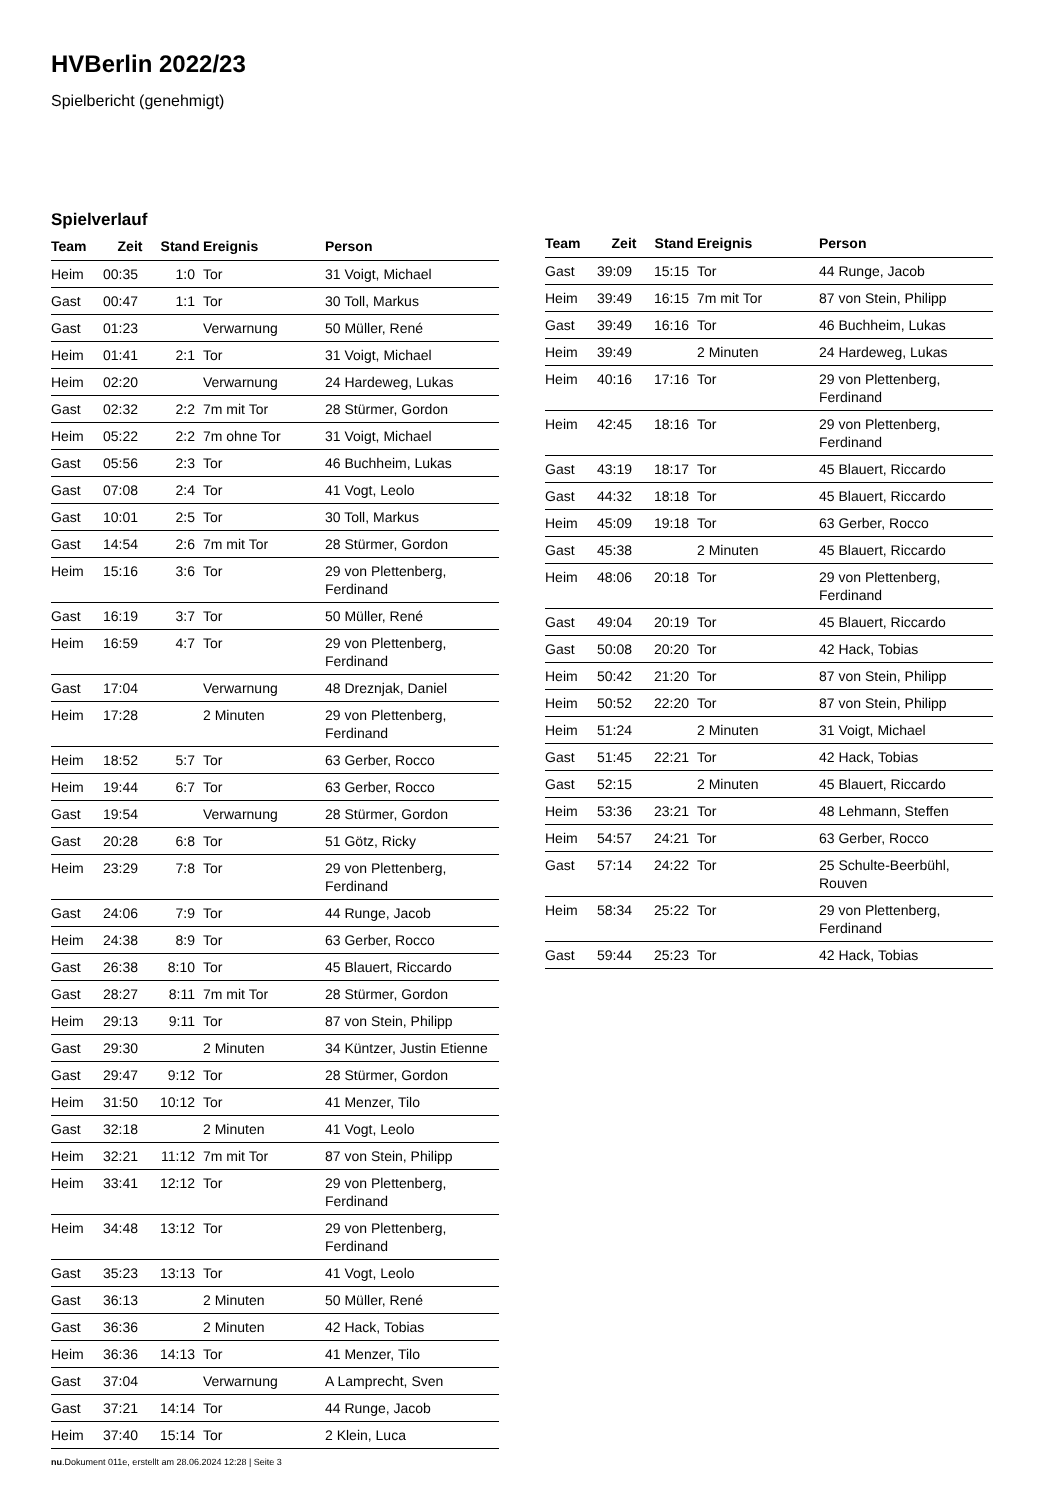HVBerlin 2022/23
Spielbericht (genehmigt)
Spielverlauf
| Team | Zeit | Stand | Ereignis | Person |
| --- | --- | --- | --- | --- |
| Heim | 00:35 | 1:0 | Tor | 31 Voigt, Michael |
| Gast | 00:47 | 1:1 | Tor | 30 Toll, Markus |
| Gast | 01:23 | | Verwarnung | 50 Müller, René |
| Heim | 01:41 | 2:1 | Tor | 31 Voigt, Michael |
| Heim | 02:20 | | Verwarnung | 24 Hardeweg, Lukas |
| Gast | 02:32 | 2:2 | 7m mit Tor | 28 Stürmer, Gordon |
| Heim | 05:22 | 2:2 | 7m ohne Tor | 31 Voigt, Michael |
| Gast | 05:56 | 2:3 | Tor | 46 Buchheim, Lukas |
| Gast | 07:08 | 2:4 | Tor | 41 Vogt, Leolo |
| Gast | 10:01 | 2:5 | Tor | 30 Toll, Markus |
| Gast | 14:54 | 2:6 | 7m mit Tor | 28 Stürmer, Gordon |
| Heim | 15:16 | 3:6 | Tor | 29 von Plettenberg, Ferdinand |
| Gast | 16:19 | 3:7 | Tor | 50 Müller, René |
| Heim | 16:59 | 4:7 | Tor | 29 von Plettenberg, Ferdinand |
| Gast | 17:04 | | Verwarnung | 48 Dreznjak, Daniel |
| Heim | 17:28 | | 2 Minuten | 29 von Plettenberg, Ferdinand |
| Heim | 18:52 | 5:7 | Tor | 63 Gerber, Rocco |
| Heim | 19:44 | 6:7 | Tor | 63 Gerber, Rocco |
| Gast | 19:54 | | Verwarnung | 28 Stürmer, Gordon |
| Gast | 20:28 | 6:8 | Tor | 51 Götz, Ricky |
| Heim | 23:29 | 7:8 | Tor | 29 von Plettenberg, Ferdinand |
| Gast | 24:06 | 7:9 | Tor | 44 Runge, Jacob |
| Heim | 24:38 | 8:9 | Tor | 63 Gerber, Rocco |
| Gast | 26:38 | 8:10 | Tor | 45 Blauert, Riccardo |
| Gast | 28:27 | 8:11 | 7m mit Tor | 28 Stürmer, Gordon |
| Heim | 29:13 | 9:11 | Tor | 87 von Stein, Philipp |
| Gast | 29:30 | | 2 Minuten | 34 Küntzer, Justin Etienne |
| Gast | 29:47 | 9:12 | Tor | 28 Stürmer, Gordon |
| Heim | 31:50 | 10:12 | Tor | 41 Menzer, Tilo |
| Gast | 32:18 | | 2 Minuten | 41 Vogt, Leolo |
| Heim | 32:21 | 11:12 | 7m mit Tor | 87 von Stein, Philipp |
| Heim | 33:41 | 12:12 | Tor | 29 von Plettenberg, Ferdinand |
| Heim | 34:48 | 13:12 | Tor | 29 von Plettenberg, Ferdinand |
| Gast | 35:23 | 13:13 | Tor | 41 Vogt, Leolo |
| Gast | 36:13 | | 2 Minuten | 50 Müller, René |
| Gast | 36:36 | | 2 Minuten | 42 Hack, Tobias |
| Heim | 36:36 | 14:13 | Tor | 41 Menzer, Tilo |
| Gast | 37:04 | | Verwarnung | A Lamprecht, Sven |
| Gast | 37:21 | 14:14 | Tor | 44 Runge, Jacob |
| Heim | 37:40 | 15:14 | Tor | 2 Klein, Luca |
| Team | Zeit | Stand | Ereignis | Person |
| --- | --- | --- | --- | --- |
| Gast | 39:09 | 15:15 | Tor | 44 Runge, Jacob |
| Heim | 39:49 | 16:15 | 7m mit Tor | 87 von Stein, Philipp |
| Gast | 39:49 | 16:16 | Tor | 46 Buchheim, Lukas |
| Heim | 39:49 | | 2 Minuten | 24 Hardeweg, Lukas |
| Heim | 40:16 | 17:16 | Tor | 29 von Plettenberg, Ferdinand |
| Heim | 42:45 | 18:16 | Tor | 29 von Plettenberg, Ferdinand |
| Gast | 43:19 | 18:17 | Tor | 45 Blauert, Riccardo |
| Gast | 44:32 | 18:18 | Tor | 45 Blauert, Riccardo |
| Heim | 45:09 | 19:18 | Tor | 63 Gerber, Rocco |
| Gast | 45:38 | | 2 Minuten | 45 Blauert, Riccardo |
| Heim | 48:06 | 20:18 | Tor | 29 von Plettenberg, Ferdinand |
| Gast | 49:04 | 20:19 | Tor | 45 Blauert, Riccardo |
| Gast | 50:08 | 20:20 | Tor | 42 Hack, Tobias |
| Heim | 50:42 | 21:20 | Tor | 87 von Stein, Philipp |
| Heim | 50:52 | 22:20 | Tor | 87 von Stein, Philipp |
| Heim | 51:24 | | 2 Minuten | 31 Voigt, Michael |
| Gast | 51:45 | 22:21 | Tor | 42 Hack, Tobias |
| Gast | 52:15 | | 2 Minuten | 45 Blauert, Riccardo |
| Heim | 53:36 | 23:21 | Tor | 48 Lehmann, Steffen |
| Heim | 54:57 | 24:21 | Tor | 63 Gerber, Rocco |
| Gast | 57:14 | 24:22 | Tor | 25 Schulte-Beerbühl, Rouven |
| Heim | 58:34 | 25:22 | Tor | 29 von Plettenberg, Ferdinand |
| Gast | 59:44 | 25:23 | Tor | 42 Hack, Tobias |
nu.Dokument 011e, erstellt am 28.06.2024 12:28 | Seite 3